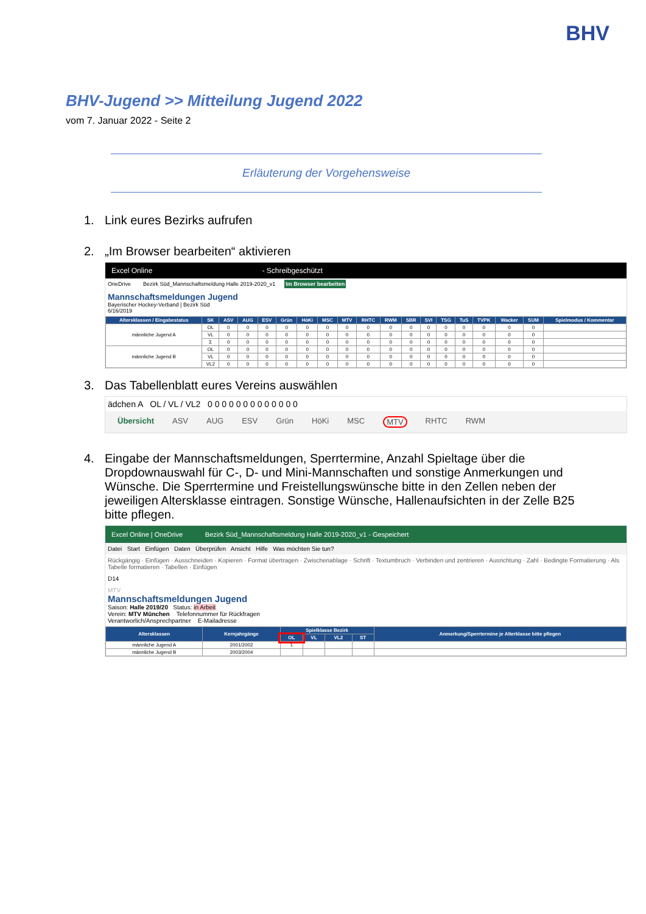BHV
BHV-Jugend >> Mitteilung Jugend 2022
vom 7. Januar 2022 - Seite 2
Erläuterung der Vorgehensweise
1. Link eures Bezirks aufrufen
2. „Im Browser bearbeiten“ aktivieren
Excel Online - Schreibgeschützt
OneDrive Bezirk Süd_Mannschaftsmeldung Halle 2019-2020_v1 Im Browser bearbeiten
Mannschaftsmeldungen Jugend
Bayerischer Hockey-Verband | Bezirk Süd
6/16/2019
| Altersklassen / Eingabestatus | SK | ASV | AUG | ESV | Grün | HöKi | MSC | MTV | RHTC | RWM | SBR | SVI | TSG | TuS | TVPK | Wacker | SUM | Spielmodus / Kommentar |
| --- | --- | --- | --- | --- | --- | --- | --- | --- | --- | --- | --- | --- | --- | --- | --- | --- | --- | --- |
| männliche Jugend A | OL | 0 | 0 | 0 | 0 | 0 | 0 | 0 | 0 | 0 | 0 | 0 | 0 | 0 | 0 | 0 | 0 | |
| | VL | 0 | 0 | 0 | 0 | 0 | 0 | 0 | 0 | 0 | 0 | 0 | 0 | 0 | 0 | 0 | 0 | |
| | Σ | 0 | 0 | 0 | 0 | 0 | 0 | 0 | 0 | 0 | 0 | 0 | 0 | 0 | 0 | 0 | 0 | |
| männliche Jugend B | OL | 0 | 0 | 0 | 0 | 0 | 0 | 0 | 0 | 0 | 0 | 0 | 0 | 0 | 0 | 0 | 0 | |
| | VL | 0 | 0 | 0 | 0 | 0 | 0 | 0 | 0 | 0 | 0 | 0 | 0 | 0 | 0 | 0 | 0 | |
| | VL2 | 0 | 0 | 0 | 0 | 0 | 0 | 0 | 0 | 0 | 0 | 0 | 0 | 0 | 0 | 0 | 0 | |
3. Das Tabellenblatt eures Vereins auswählen
ädchen A OL / VL / VL2 0 0 0 0 0 0 0 0 0 0 0 0 0
Übersicht ASV AUG ESV Grün HöKi MSC MTV RHTC RWM
4. Eingabe der Mannschaftsmeldungen, Sperrtermine, Anzahl Spieltage über die Dropdownauswahl für C-, D- und Mini-Mannschaften und sonstige Anmerkungen und Wünsche. Die Sperrtermine und Freistellungswünsche bitte in den Zellen neben der jeweiligen Altersklasse eintragen. Sonstige Wünsche, Hallenaufsichten in der Zelle B25 bitte pflegen.
Excel Online | OneDrive Bezirk Süd_Mannschaftsmeldung Halle 2019-2020_v1 - Gespeichert
Datei Start Einfügen Daten Überprüfen Ansicht Hilfe Was möchten Sie tun?
Rückgängig · Einfügen · Ausschneiden · Kopieren · Format übertragen · Zwischenablage · Schrift · Textumbruch · Verbinden und zentrieren · Ausrichtung · Zahl · Bedingte Formatierung · Als Tabelle formatieren · Tabellen · Einfügen
D14
MTV
Mannschaftsmeldungen Jugend
Saison: Halle 2019/20 Status: in Arbeit
Verein: MTV München Telefonnummer für Rückfragen
Verantworlich/Ansprechpartner E-Mailadresse
| Altersklassen | Kernjahrgänge | Spielklasse Bezirk | | | | Anmerkung/Sperrtermine je Alterklasse bitte pflegen |
| --- | --- | --- | --- | --- | --- | --- |
| | | OL | VL | VL2 | ST | |
| männliche Jugend A | 2001/2002 | 1 | | | | |
| männliche Jugend B | 2003/2004 | | | | | |